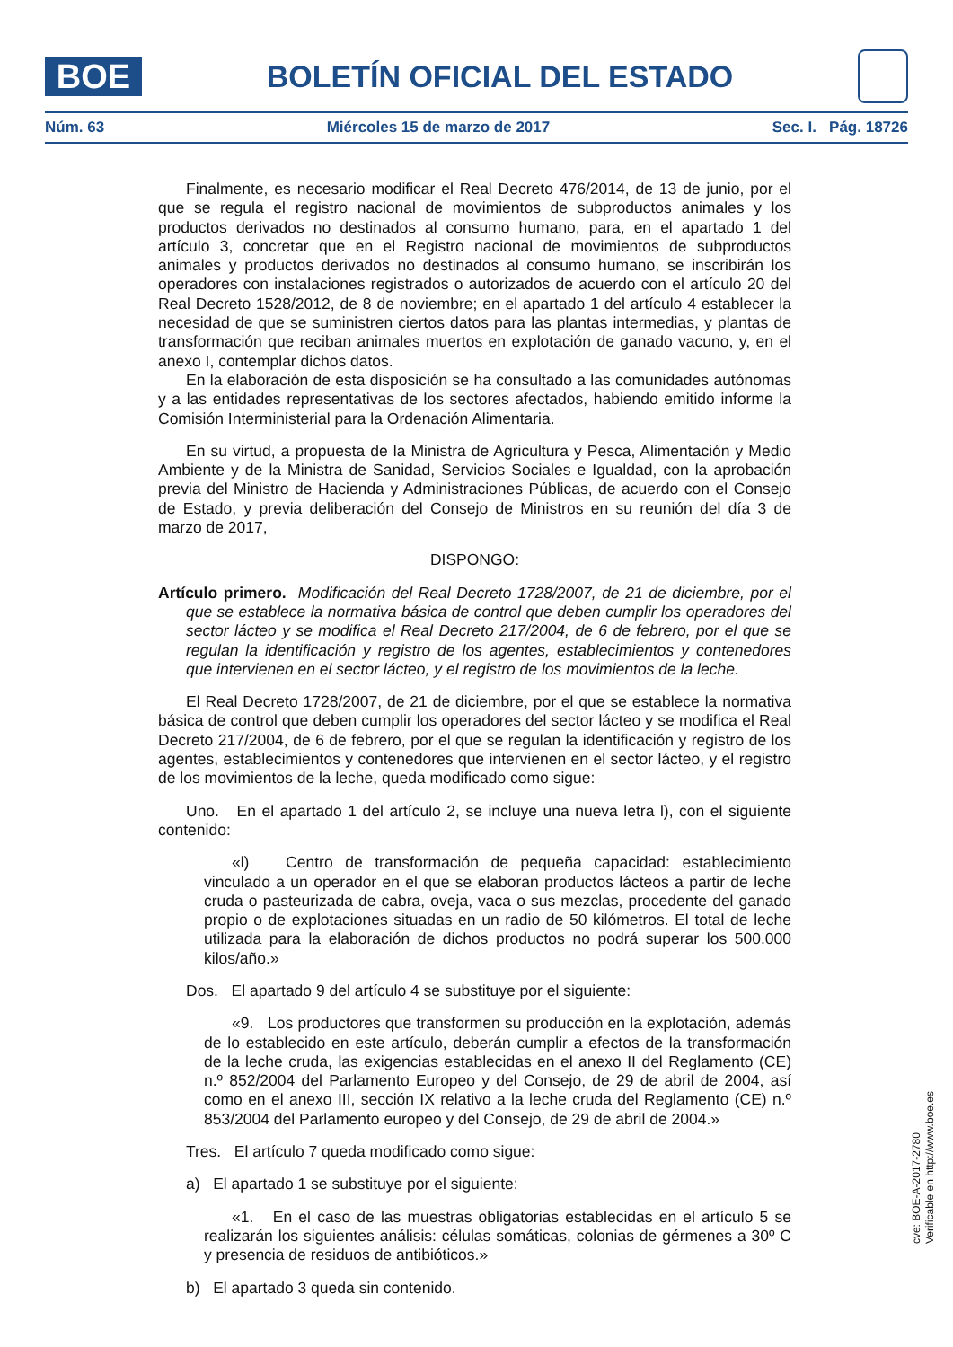BOE
BOLETÍN OFICIAL DEL ESTADO
Núm. 63 Miércoles 15 de marzo de 2017 Sec. I. Pág. 18726
Finalmente, es necesario modificar el Real Decreto 476/2014, de 13 de junio, por el que se regula el registro nacional de movimientos de subproductos animales y los productos derivados no destinados al consumo humano, para, en el apartado 1 del artículo 3, concretar que en el Registro nacional de movimientos de subproductos animales y productos derivados no destinados al consumo humano, se inscribirán los operadores con instalaciones registrados o autorizados de acuerdo con el artículo 20 del Real Decreto 1528/2012, de 8 de noviembre; en el apartado 1 del artículo 4 establecer la necesidad de que se suministren ciertos datos para las plantas intermedias, y plantas de transformación que reciban animales muertos en explotación de ganado vacuno, y, en el anexo I, contemplar dichos datos.
En la elaboración de esta disposición se ha consultado a las comunidades autónomas y a las entidades representativas de los sectores afectados, habiendo emitido informe la Comisión Interministerial para la Ordenación Alimentaria.
En su virtud, a propuesta de la Ministra de Agricultura y Pesca, Alimentación y Medio Ambiente y de la Ministra de Sanidad, Servicios Sociales e Igualdad, con la aprobación previa del Ministro de Hacienda y Administraciones Públicas, de acuerdo con el Consejo de Estado, y previa deliberación del Consejo de Ministros en su reunión del día 3 de marzo de 2017,
DISPONGO:
Artículo primero. Modificación del Real Decreto 1728/2007, de 21 de diciembre, por el que se establece la normativa básica de control que deben cumplir los operadores del sector lácteo y se modifica el Real Decreto 217/2004, de 6 de febrero, por el que se regulan la identificación y registro de los agentes, establecimientos y contenedores que intervienen en el sector lácteo, y el registro de los movimientos de la leche.
El Real Decreto 1728/2007, de 21 de diciembre, por el que se establece la normativa básica de control que deben cumplir los operadores del sector lácteo y se modifica el Real Decreto 217/2004, de 6 de febrero, por el que se regulan la identificación y registro de los agentes, establecimientos y contenedores que intervienen en el sector lácteo, y el registro de los movimientos de la leche, queda modificado como sigue:
Uno. En el apartado 1 del artículo 2, se incluye una nueva letra l), con el siguiente contenido:
«l) Centro de transformación de pequeña capacidad: establecimiento vinculado a un operador en el que se elaboran productos lácteos a partir de leche cruda o pasteurizada de cabra, oveja, vaca o sus mezclas, procedente del ganado propio o de explotaciones situadas en un radio de 50 kilómetros. El total de leche utilizada para la elaboración de dichos productos no podrá superar los 500.000 kilos/año.»
Dos. El apartado 9 del artículo 4 se substituye por el siguiente:
«9. Los productores que transformen su producción en la explotación, además de lo establecido en este artículo, deberán cumplir a efectos de la transformación de la leche cruda, las exigencias establecidas en el anexo II del Reglamento (CE) n.º 852/2004 del Parlamento Europeo y del Consejo, de 29 de abril de 2004, así como en el anexo III, sección IX relativo a la leche cruda del Reglamento (CE) n.º 853/2004 del Parlamento europeo y del Consejo, de 29 de abril de 2004.»
Tres. El artículo 7 queda modificado como sigue:
a) El apartado 1 se substituye por el siguiente:
«1. En el caso de las muestras obligatorias establecidas en el artículo 5 se realizarán los siguientes análisis: células somáticas, colonias de gérmenes a 30º C y presencia de residuos de antibióticos.»
b) El apartado 3 queda sin contenido.
cve: BOE-A-2017-2780
Verificable en http://www.boe.es